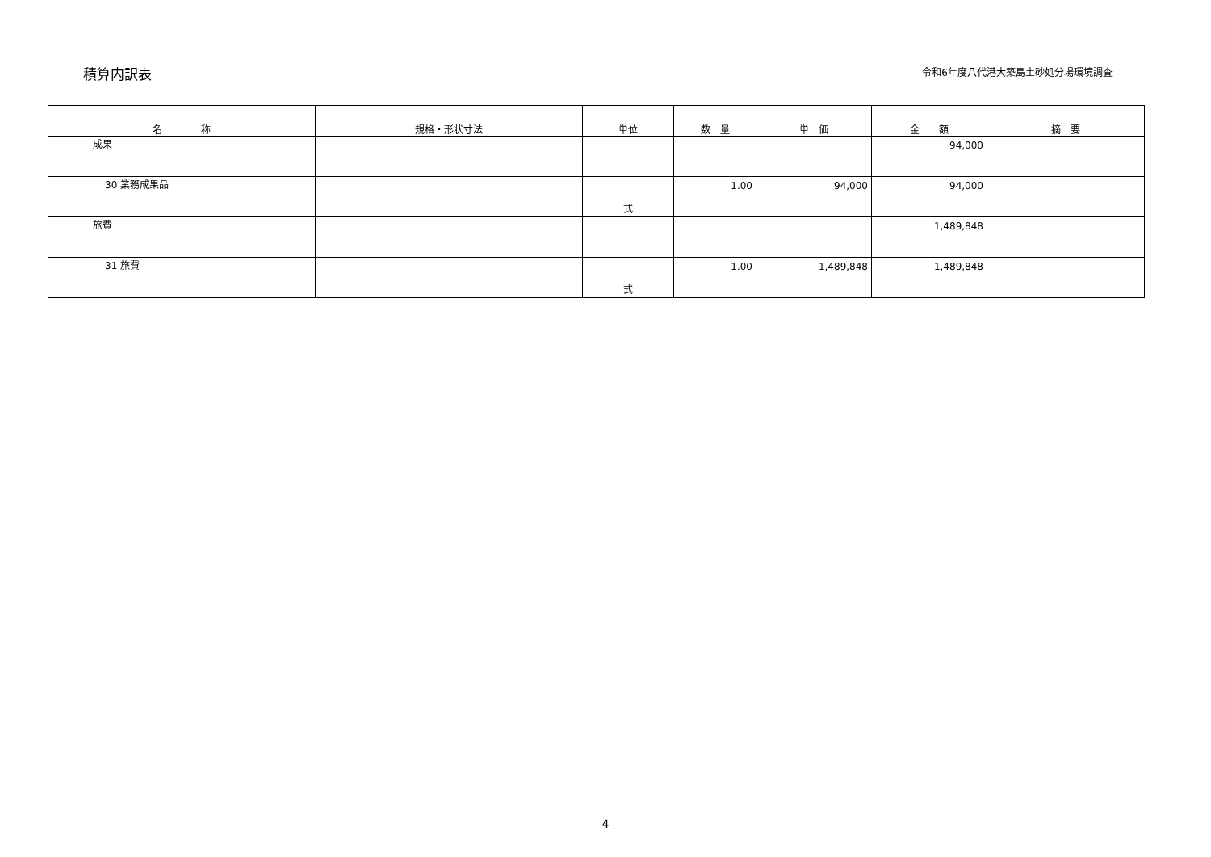積算内訳表
令和6年度八代港大築島土砂処分場環境調査
| 名 称 | 規格・形状寸法 | 単位 | 数 量 | 単 価 | 金 額 | 摘 要 |
| --- | --- | --- | --- | --- | --- | --- |
| 成果 | | | | | 94,000 | |
| 30 業務成果品 | | 式 | 1.00 | 94,000 | 94,000 | |
| 旅費 | | | | | 1,489,848 | |
| 31 旅費 | | 式 | 1.00 | 1,489,848 | 1,489,848 | |
4